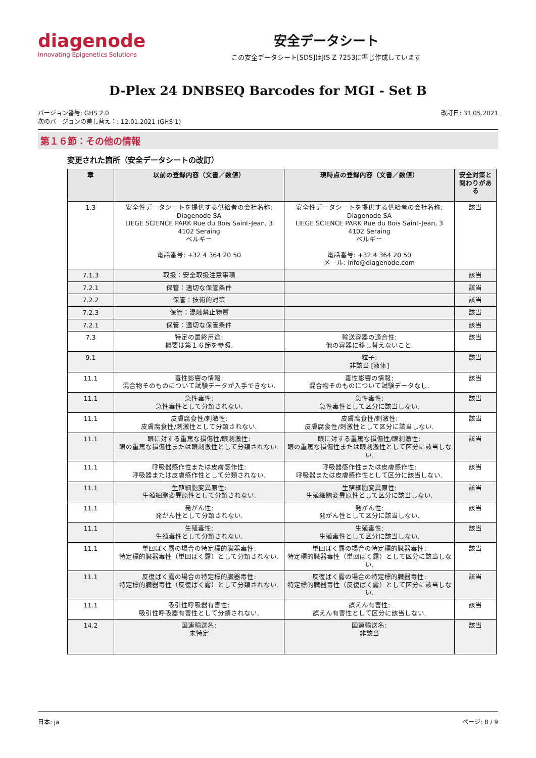diagenode
Innovating Epigenetics Solutions
安全データシート
この安全データシート[SDS]はJIS Z 7253に準じ作成しています
D-Plex 24 DNBSEQ Barcodes for MGI - Set B
バージョン番号: GHS 2.0
次のバージョンの差し替え：: 12.01.2021 (GHS 1)
改訂日: 31.05.2021
第１６節：その他の情報
変更された箇所（安全データシートの改訂）
| 章 | 以前の登録内容（文書／数値） | 現時点の登録内容（文書／数値） | 安全対策と関わりがある |
| --- | --- | --- | --- |
| 1.3 | 安全性データシートを提供する供給者の会社名称: Diagenode SA LIEGE SCIENCE PARK Rue du Bois Saint-Jean, 3 4102 Seraing ベルギー 電話番号: +32 4 364 20 50 | 安全性データシートを提供する供給者の会社名称: Diagenode SA LIEGE SCIENCE PARK Rue du Bois Saint-Jean, 3 4102 Seraing ベルギー 電話番号: +32 4 364 20 50 メール: info@diagenode.com | 該当 |
| 7.1.3 | 取扱：安全取扱注意事項 | | 該当 |
| 7.2.1 | 保管：適切な保管条件 | | 該当 |
| 7.2.2 | 保管：技術的対策 | | 該当 |
| 7.2.3 | 保管：混触禁止物質 | | 該当 |
| 7.2.1 | 保管：適切な保管条件 | | 該当 |
| 7.3 | 特定の最終用途: 概要は第１６節を参照. | 輸送容器の適合性: 他の容器に移し替えないこと. | 該当 |
| 9.1 | | 粒子: 非該当 [液体] | 該当 |
| 11.1 | 毒性影響の情報: 混合物そのものについて試験データが入手できない. | 毒性影響の情報: 混合物そのものについて試験データなし. | 該当 |
| 11.1 | 急性毒性: 急性毒性として分類されない. | 急性毒性: 急性毒性として区分に該当しない. | 該当 |
| 11.1 | 皮膚腐食性/刺激性: 皮膚腐食性/刺激性として分類されない. | 皮膚腐食性/刺激性: 皮膚腐食性/刺激性として区分に該当しない. | 該当 |
| 11.1 | 眼に対する重篤な損傷性/眼刺激性: 眼の重篤な損傷性または眼刺激性として分類されない. | 眼に対する重篤な損傷性/眼刺激性: 眼の重篤な損傷性または眼刺激性として区分に該当しない. | 該当 |
| 11.1 | 呼吸器感作性または皮膚感作性: 呼吸器または皮膚感作性として分類されない. | 呼吸器感作性または皮膚感作性: 呼吸器または皮膚感作性として区分に該当しない. | 該当 |
| 11.1 | 生殖細胞変異原性: 生殖細胞変異原性として分類されない. | 生殖細胞変異原性: 生殖細胞変異原性として区分に該当しない. | 該当 |
| 11.1 | 発がん性: 発がん性として分類されない. | 発がん性: 発がん性として区分に該当しない. | 該当 |
| 11.1 | 生殖毒性: 生殖毒性として分類されない. | 生殖毒性: 生殖毒性として区分に該当しない. | 該当 |
| 11.1 | 単回ばく露の場合の特定標的臓器毒性: 特定標的臓器毒性（単回ばく露）として分類されない. | 単回ばく露の場合の特定標的臓器毒性: 特定標的臓器毒性（単回ばく露）として区分に該当しない. | 該当 |
| 11.1 | 反復ばく露の場合の特定標的臓器毒性: 特定標的臓器毒性（反復ばく露）として分類されない. | 反復ばく露の場合の特定標的臓器毒性: 特定標的臓器毒性（反復ばく露）として区分に該当しない. | 該当 |
| 11.1 | 吸引性呼吸器有害性: 吸引性呼吸器有害性として分類されない. | 誤えん有害性: 誤えん有害性として区分に該当しない. | 該当 |
| 14.2 | 国連輸送名: 未特定 | 国連輸送名: 非該当 | 該当 |
日本: ja ページ: 8 / 9